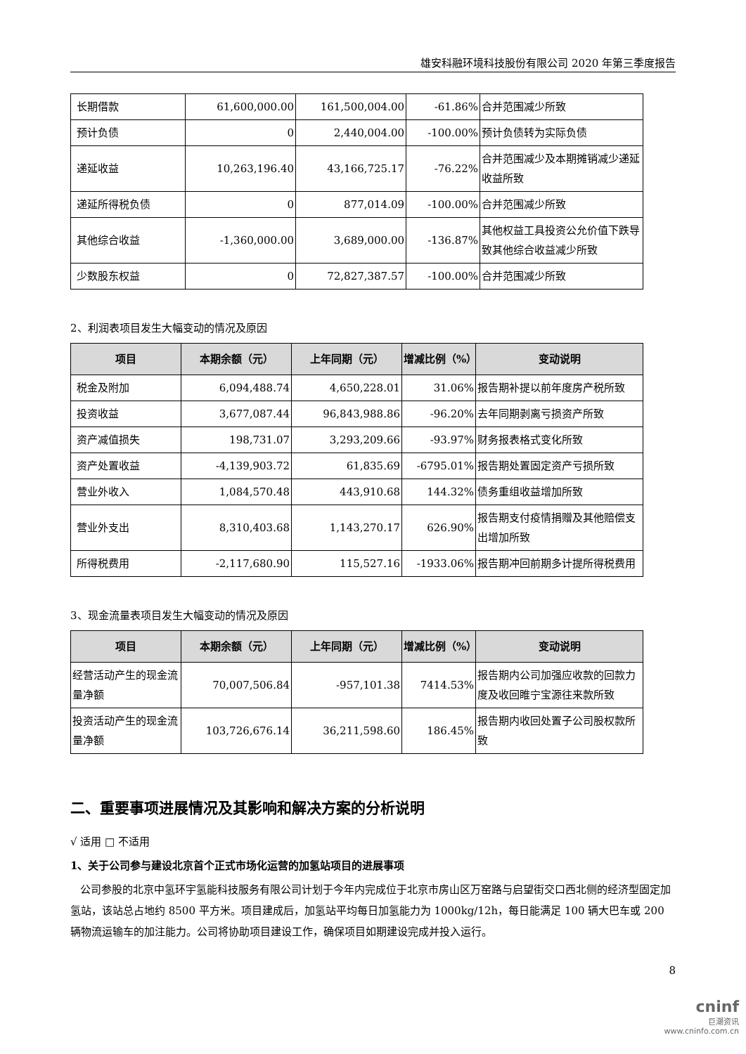雄安科融环境科技股份有限公司 2020 年第三季度报告
| 长期借款 | 61,600,000.00 | 161,500,004.00 | -61.86% | 合并范围减少所致 |
| 预计负债 | 0 | 2,440,004.00 | -100.00% | 预计负债转为实际负债 |
| 递延收益 | 10,263,196.40 | 43,166,725.17 | -76.22% | 合并范围减少及本期摊销减少递延收益所致 |
| 递延所得税负债 | 0 | 877,014.09 | -100.00% | 合并范围减少所致 |
| 其他综合收益 | -1,360,000.00 | 3,689,000.00 | -136.87% | 其他权益工具投资公允价值下跌导致其他综合收益减少所致 |
| 少数股东权益 | 0 | 72,827,387.57 | -100.00% | 合并范围减少所致 |
2、利润表项目发生大幅变动的情况及原因
| 项目 | 本期余额（元） | 上年同期（元） | 增减比例（%） | 变动说明 |
| --- | --- | --- | --- | --- |
| 税金及附加 | 6,094,488.74 | 4,650,228.01 | 31.06% | 报告期补提以前年度房产税所致 |
| 投资收益 | 3,677,087.44 | 96,843,988.86 | -96.20% | 去年同期剥离亏损资产所致 |
| 资产减值损失 | 198,731.07 | 3,293,209.66 | -93.97% | 财务报表格式变化所致 |
| 资产处置收益 | -4,139,903.72 | 61,835.69 | -6795.01% | 报告期处置固定资产亏损所致 |
| 营业外收入 | 1,084,570.48 | 443,910.68 | 144.32% | 债务重组收益增加所致 |
| 营业外支出 | 8,310,403.68 | 1,143,270.17 | 626.90% | 报告期支付疫情捐赠及其他赔偿支出增加所致 |
| 所得税费用 | -2,117,680.90 | 115,527.16 | -1933.06% | 报告期冲回前期多计提所得税费用 |
3、现金流量表项目发生大幅变动的情况及原因
| 项目 | 本期余额（元） | 上年同期（元） | 增减比例（%） | 变动说明 |
| --- | --- | --- | --- | --- |
| 经营活动产生的现金流量净额 | 70,007,506.84 | -957,101.38 | 7414.53% | 报告期内公司加强应收款的回款力度及收回睢宁宝源往来款所致 |
| 投资活动产生的现金流量净额 | 103,726,676.14 | 36,211,598.60 | 186.45% | 报告期内收回处置子公司股权款所致 |
二、重要事项进展情况及其影响和解决方案的分析说明
√ 适用 □ 不适用
1、关于公司参与建设北京首个正式市场化运营的加氢站项目的进展事项
公司参股的北京中氢环宇氢能科技服务有限公司计划于今年内完成位于北京市房山区万窑路与启望街交口西北侧的经济型固定加氢站，该站总占地约 8500 平方米。项目建成后，加氢站平均每日加氢能力为 1000kg/12h，每日能满足 100 辆大巴车或 200 辆物流运输车的加注能力。公司将协助项目建设工作，确保项目如期建设完成并投入运行。
8
cninf
巨潮资讯
www.cninfo.com.cn